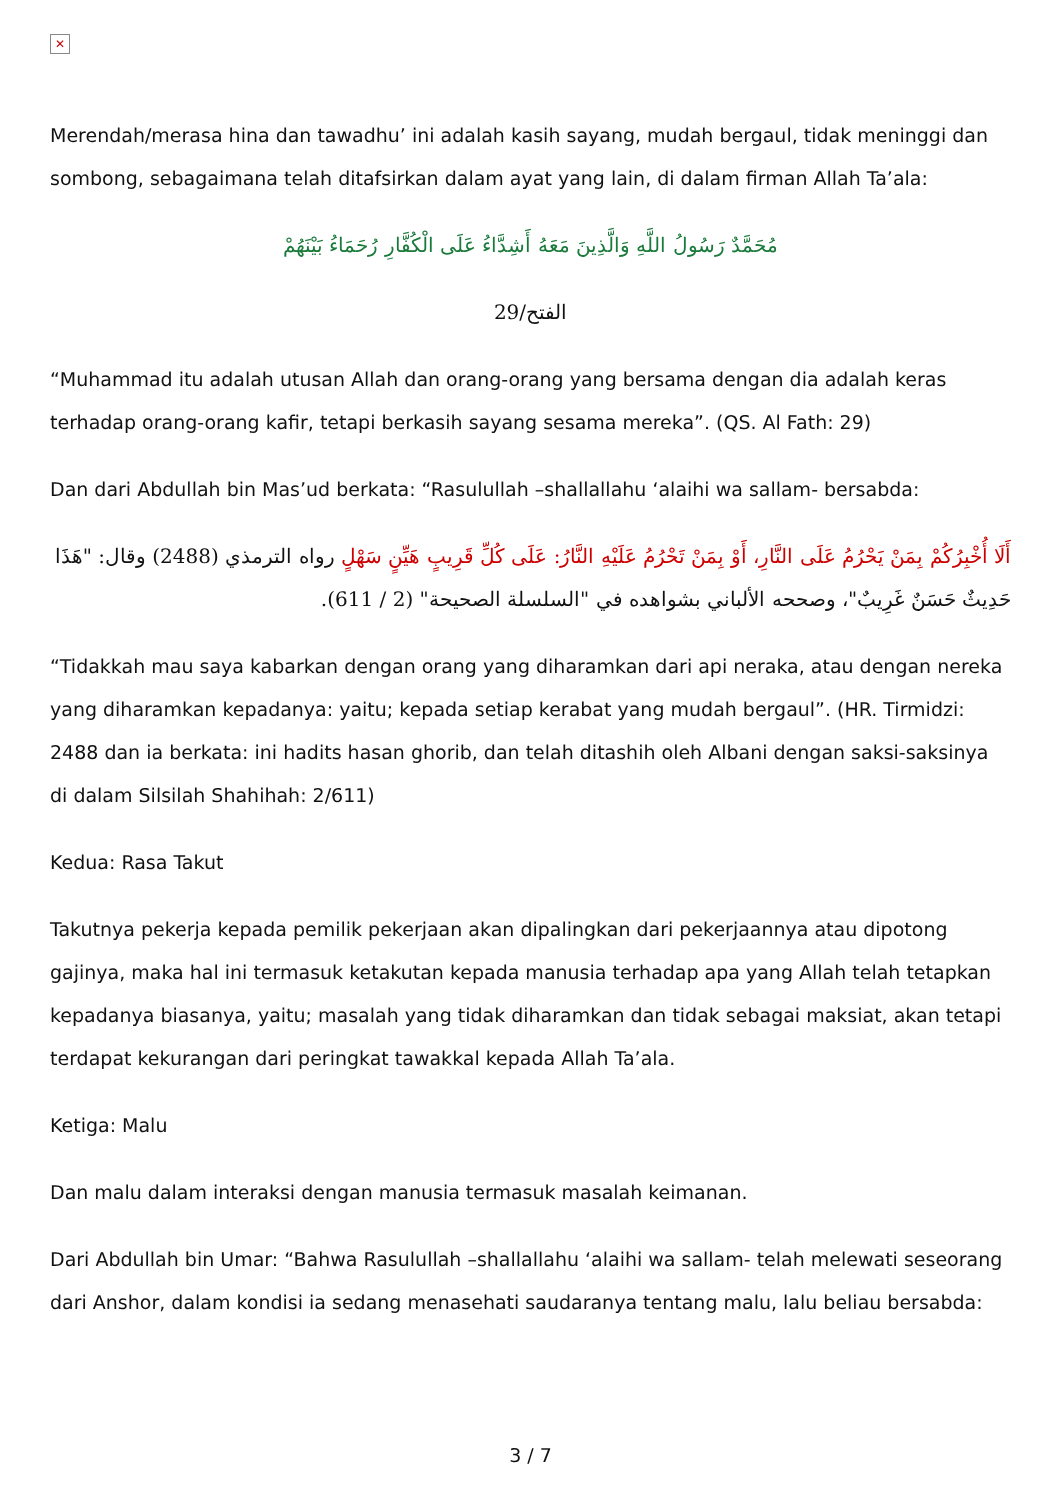✕
Merendah/merasa hina dan tawadhu’ ini adalah kasih sayang, mudah bergaul, tidak meninggi dan sombong, sebagaimana telah ditafsirkan dalam ayat yang lain, di dalam firman Allah Ta’ala:
مُحَمَّدٌ رَسُولُ اللَّهِ وَالَّذِينَ مَعَهُ أَشِدَّاءُ عَلَى الْكُفَّارِ رُحَمَاءُ بَيْنَهُمْ
الفتح/29
“Muhammad itu adalah utusan Allah dan orang-orang yang bersama dengan dia adalah keras terhadap orang-orang kafir, tetapi berkasih sayang sesama mereka”. (QS. Al Fath: 29)
Dan dari Abdullah bin Mas’ud berkata: “Rasulullah –shallallahu ‘alaihi wa sallam- bersabda:
أَلَا أُخْبِرُكُمْ بِمَنْ يَحْرُمُ عَلَى النَّارِ، أَوْ بِمَنْ تَحْرُمُ عَلَيْهِ النَّارُ: عَلَى كُلِّ قَرِيبٍ هَيِّنٍ سَهْلٍ رواه الترمذي (2488) وقال: "هَذَا حَدِيثٌ حَسَنٌ غَرِيبٌ"، وصححه الألباني بشواهده في "السلسلة الصحيحة" (2 / 611).
“Tidakkah mau saya kabarkan dengan orang yang diharamkan dari api neraka, atau dengan nereka yang diharamkan kepadanya: yaitu; kepada setiap kerabat yang mudah bergaul”. (HR. Tirmidzi: 2488 dan ia berkata: ini hadits hasan ghorib, dan telah ditashih oleh Albani dengan saksi-saksinya di dalam Silsilah Shahihah: 2/611)
Kedua: Rasa Takut
Takutnya pekerja kepada pemilik pekerjaan akan dipalingkan dari pekerjaannya atau dipotong gajinya, maka hal ini termasuk ketakutan kepada manusia terhadap apa yang Allah telah tetapkan kepadanya biasanya, yaitu; masalah yang tidak diharamkan dan tidak sebagai maksiat, akan tetapi terdapat kekurangan dari peringkat tawakkal kepada Allah Ta’ala.
Ketiga: Malu
Dan malu dalam interaksi dengan manusia termasuk masalah keimanan.
Dari Abdullah bin Umar: “Bahwa Rasulullah –shallallahu ‘alaihi wa sallam- telah melewati seseorang dari Anshor, dalam kondisi ia sedang menasehati saudaranya tentang malu, lalu beliau bersabda:
3 / 7